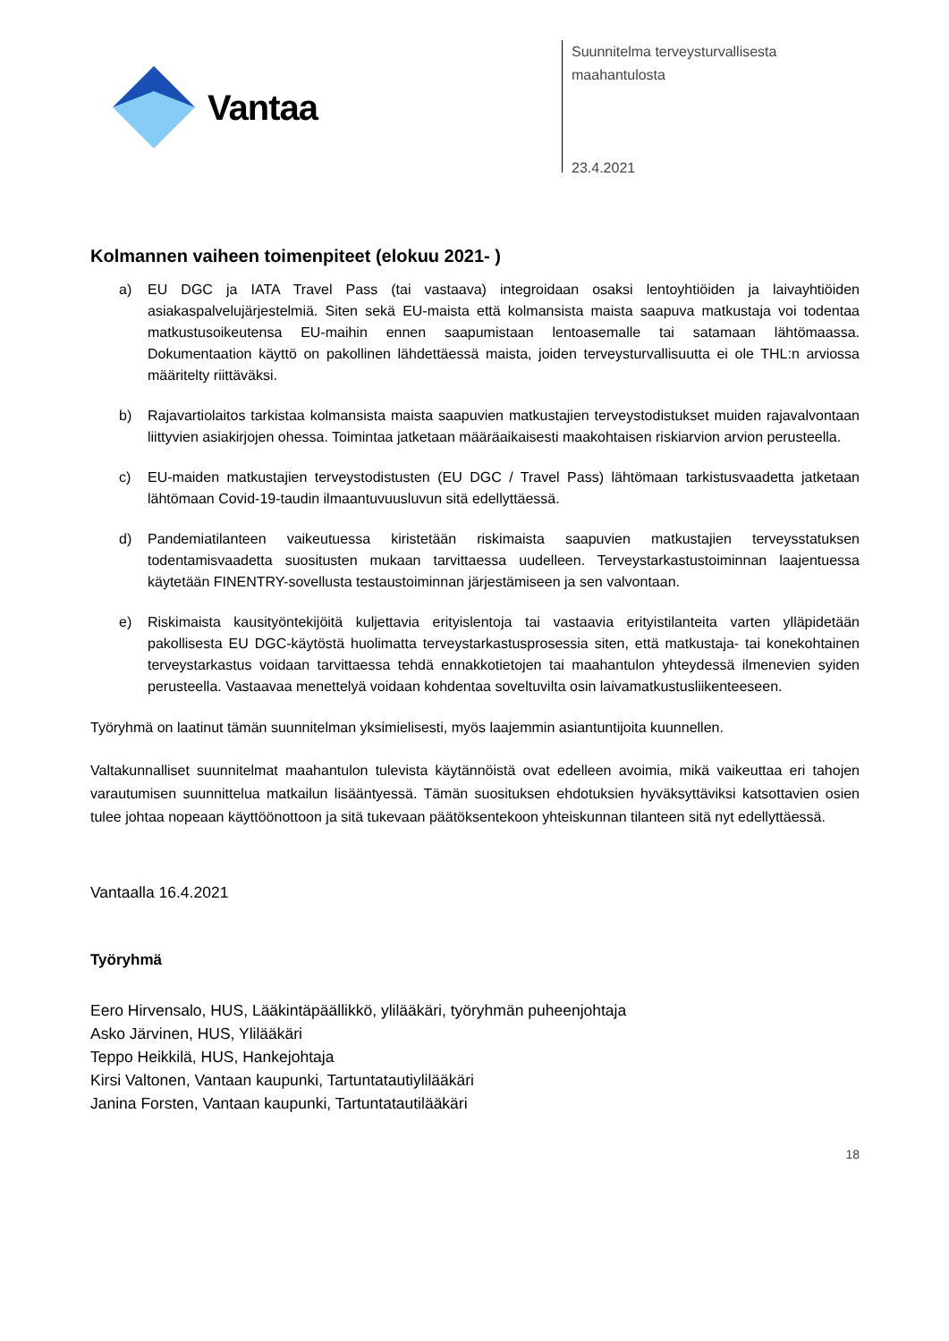Vantaa
Suunnitelma terveysturvallisesta
maahantulosta
23.4.2021
Kolmannen vaiheen toimenpiteet (elokuu 2021- )
a) EU DGC ja IATA Travel Pass (tai vastaava) integroidaan osaksi lentoyhtiöiden ja laivayhtiöiden asiakaspalvelujärjestelmiä. Siten sekä EU-maista että kolmansista maista saapuva matkustaja voi todentaa matkustusoikeutensa EU-maihin ennen saapumistaan lentoasemalle tai satamaan lähtömaassa. Dokumentaation käyttö on pakollinen lähdettäessä maista, joiden terveysturvallisuutta ei ole THL:n arviossa määritelty riittäväksi.
b) Rajavartiolaitos tarkistaa kolmansista maista saapuvien matkustajien terveystodistukset muiden rajavalvontaan liittyvien asiakirjojen ohessa. Toimintaa jatketaan määräaikaisesti maakohtaisen riskiarvion arvion perusteella.
c) EU-maiden matkustajien terveystodistusten (EU DGC / Travel Pass) lähtömaan tarkistusvaadetta jatketaan lähtömaan Covid-19-taudin ilmaantuvuusluvun sitä edellyttäessä.
d) Pandemiatilanteen vaikeutuessa kiristetään riskimaista saapuvien matkustajien terveysstatuksen todentamisvaadetta suositusten mukaan tarvittaessa uudelleen. Terveystarkastustoiminnan laajentuessa käytetään FINENTRY-sovellusta testaustoiminnan järjestämiseen ja sen valvontaan.
e) Riskimaista kausityöntekijöitä kuljettavia erityislentoja tai vastaavia erityistilanteita varten ylläpidetään pakollisesta EU DGC-käytöstä huolimatta terveystarkastusprosessia siten, että matkustaja- tai konekohtainen terveystarkastus voidaan tarvittaessa tehdä ennakkotietojen tai maahantulon yhteydessä ilmenevien syiden perusteella. Vastaavaa menettelyä voidaan kohdentaa soveltuvilta osin laivamatkustusliikenteeseen.
Työryhmä on laatinut tämän suunnitelman yksimielisesti, myös laajemmin asiantuntijoita kuunnellen.
Valtakunnalliset suunnitelmat maahantulon tulevista käytännöistä ovat edelleen avoimia, mikä vaikeuttaa eri tahojen varautumisen suunnittelua matkailun lisääntyessä. Tämän suosituksen ehdotuksien hyväksyttäviksi katsottavien osien tulee johtaa nopeaan käyttöönottoon ja sitä tukevaan päätöksentekoon yhteiskunnan tilanteen sitä nyt edellyttäessä.
Vantaalla 16.4.2021
Työryhmä
Eero Hirvensalo, HUS, Lääkintäpäällikkö, ylilääkäri, työryhmän puheenjohtaja
Asko Järvinen, HUS, Ylilääkäri
Teppo Heikkilä, HUS, Hankejohtaja
Kirsi Valtonen, Vantaan kaupunki, Tartuntatautiylilääkäri
Janina Forsten, Vantaan kaupunki, Tartuntatautilääkäri
18